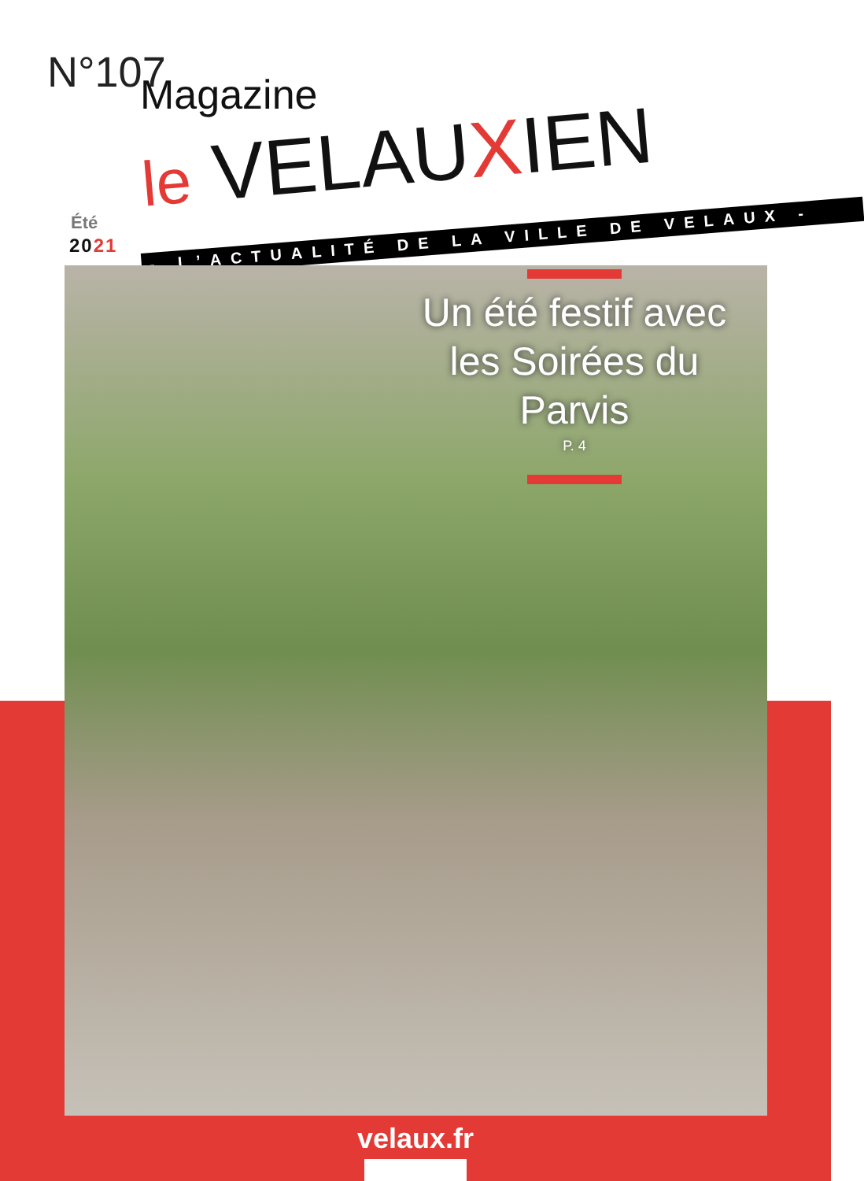N°107
Été
2021
Magazine
le VELAUXIEN
- L’ACTUALITÉ DE LA VILLE DE VELAUX -
Un été festif avec les Soirées du Parvis
P. 4
velaux.fr